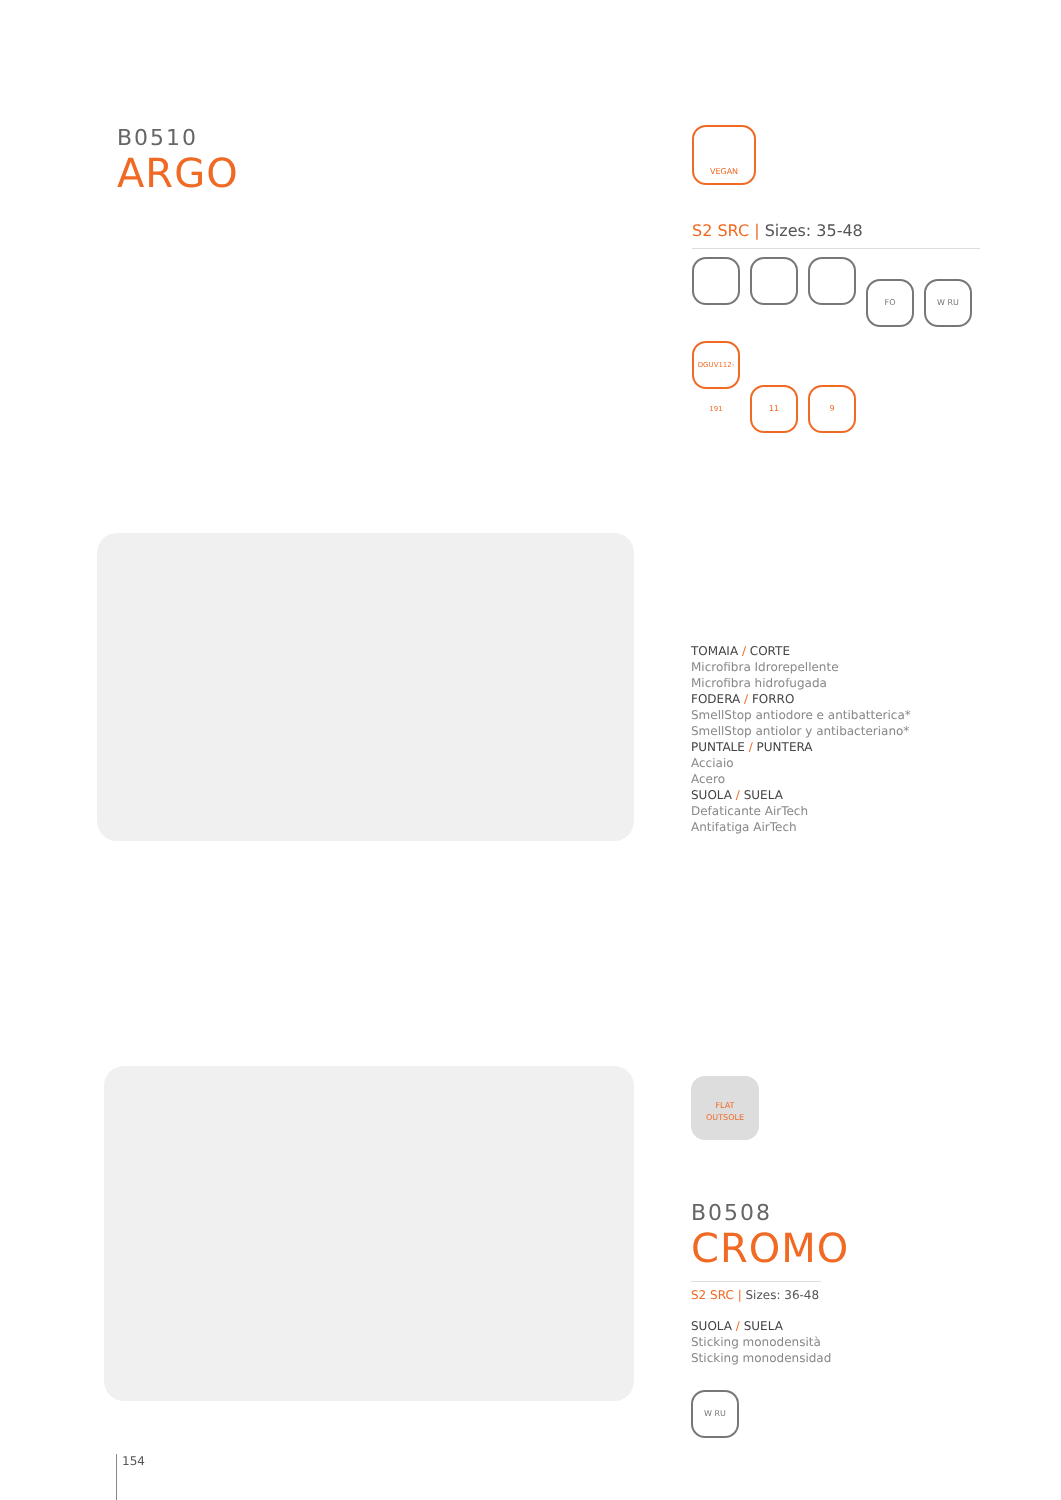B0510
ARGO
VEGAN
S2 SRC | Sizes: 35-48
FO W RU
DGUV112-191 11 9
TOMAIA / CORTE
Microfibra Idrorepellente
Microfibra hidrofugada
FODERA / FORRO
SmellStop antiodore e antibatterica*
SmellStop antiolor y antibacteriano*
PUNTALE / PUNTERA
Acciaio
Acero
SUOLA / SUELA
Defaticante AirTech
Antifatiga AirTech
FLAT
OUTSOLE
B0508
CROMO
S2 SRC | Sizes: 36-48
SUOLA / SUELA
Sticking monodensità
Sticking monodensidad
W RU
154